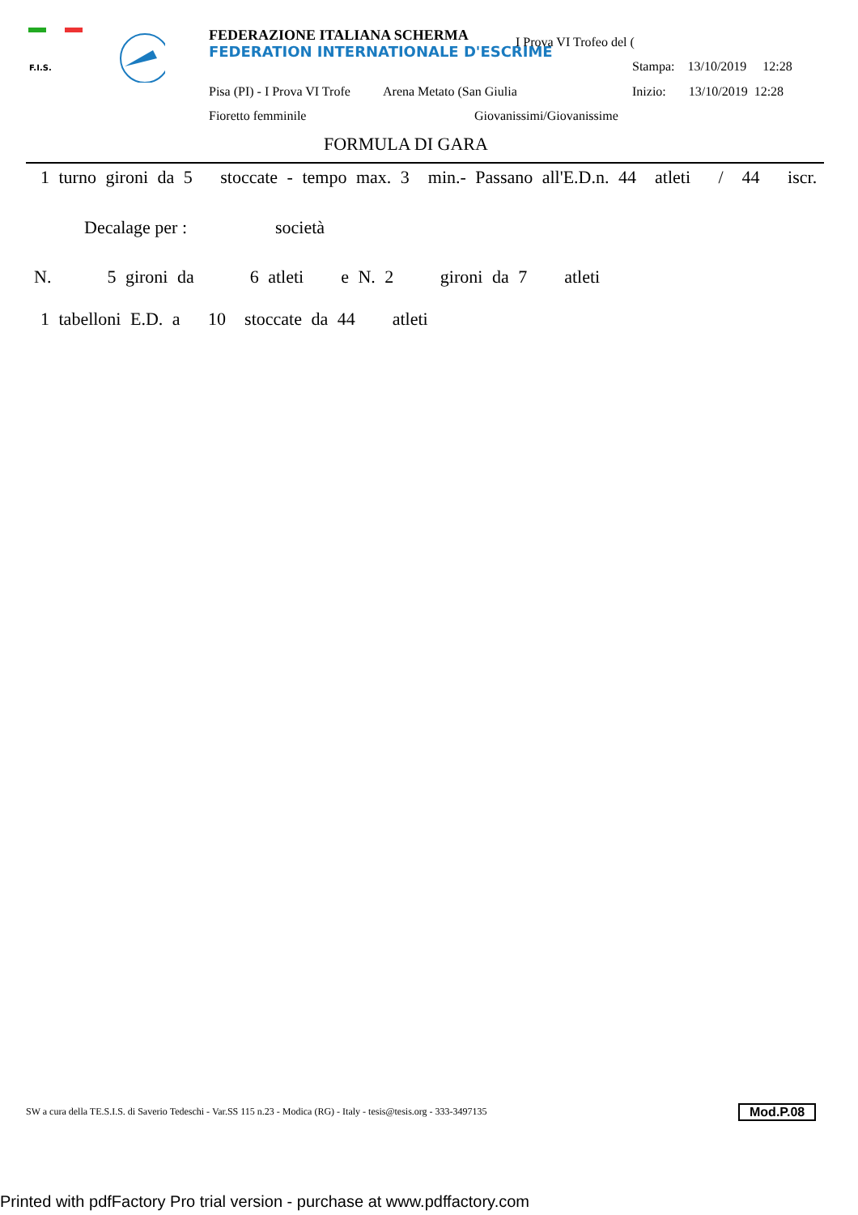F.I.S.
FEDERAZIONE ITALIANA SCHERMA
FEDERATION INTERNATIONALE D'ESCRIME
I Prova VI Trofeo del (
Stampa: 13/10/2019 12:28
Pisa (PI) - I Prova VI Trofe Arena Metato (San Giulia Inizio: 13/10/2019 12:28
Fioretto femminile Giovanissimi/Giovanissime
FORMULA DI GARA
1 turno gironi da 5 stoccate - tempo max. 3 min.- Passano all'E.D.n. 44 atleti / 44 iscr.
Decalage per : società
N. 5 gironi da 6 atleti e N. 2 gironi da 7 atleti
1 tabelloni E.D. a 10 stoccate da 44 atleti
SW a cura della TE.S.I.S. di Saverio Tedeschi - Var.SS 115 n.23 - Modica (RG) - Italy - tesis@tesis.org - 333-3497135 Mod.P.08
Printed with pdfFactory Pro trial version - purchase at www.pdffactory.com